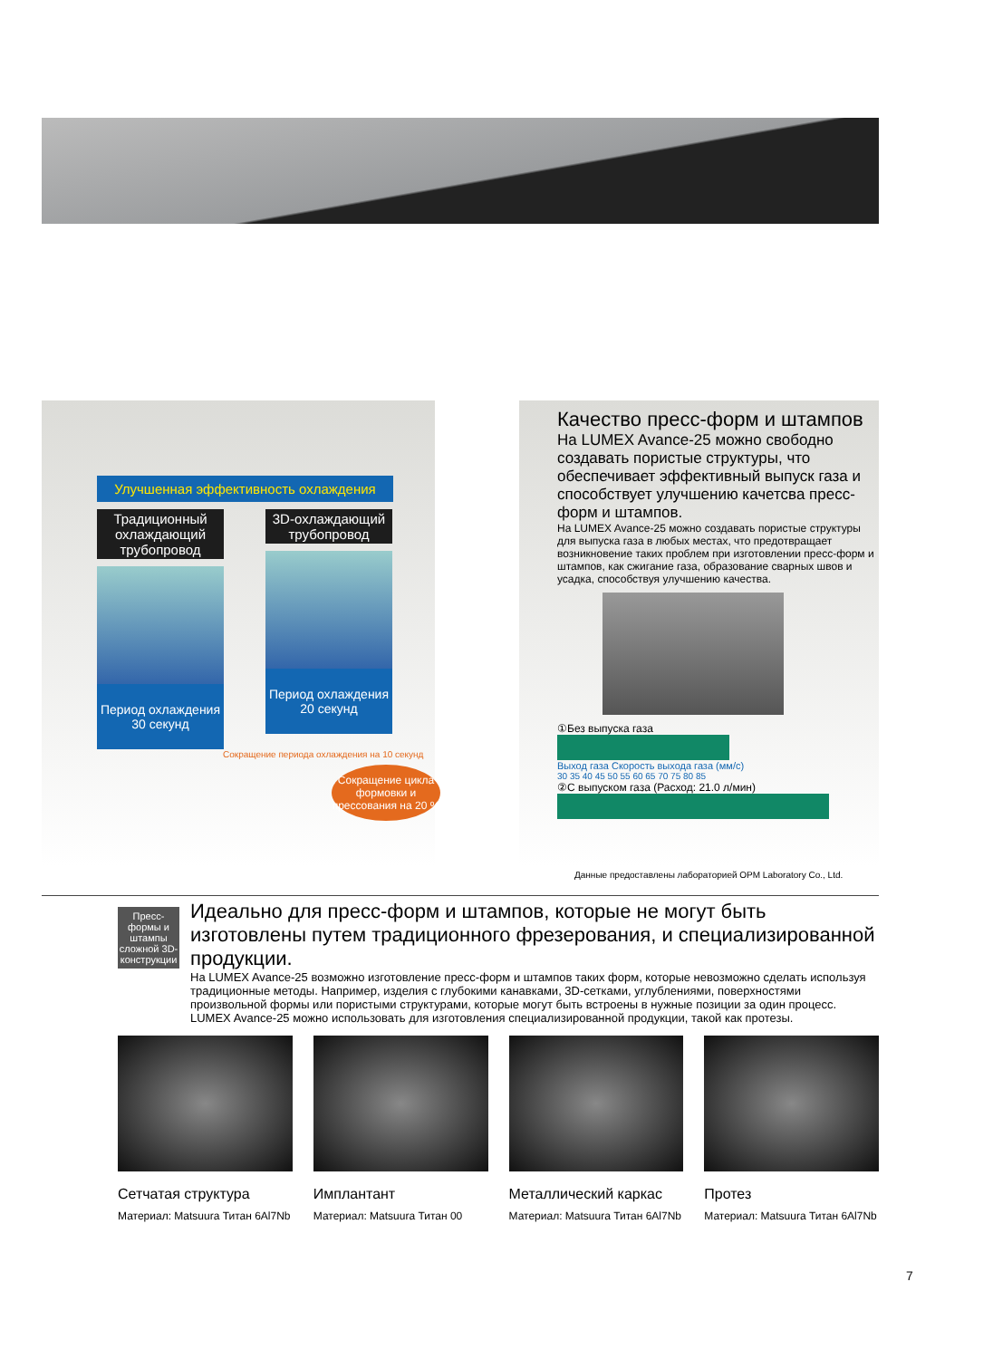Улучшенная эффективность охлаждения
Традиционный охлаждающий трубопровод
Период охлаждения 30 секунд
3D-охлаждающий трубопровод
Период охлаждения 20 секунд
Сокращение периода охлаждения на 10 секунд
Сокращение цикла формовки и прессования на 20 %
Качество пресс-форм и штампов
На LUMEX Avance-25 можно свободно создавать пористые структуры, что обеспечивает эффективный выпуск газа и способствует улучшению качетсва пресс-форм и штампов.
На LUMEX Avance-25 можно создавать пористые структуры для выпуска газа в любых местах, что предотвращает возникновение таких проблем при изготовлении пресс-форм и штампов, как сжигание газа, образование сварных швов и усадка, способствуя улучшению качества.
①Без выпуска газа
Выход газа Скорость выхода газа (мм/с)
30 35 40 45 50 55 60 65 70 75 80 85
②С выпуском газа (Расход: 21.0 л/мин)
Данные предоставлены лабораторией OPM Laboratory Co., Ltd.
Пресс-формы и штампы сложной 3D-конструкции
Идеально для пресс-форм и штампов, которые не могут быть изготовлены путем традиционного фрезерования, и специализированной продукции.
На LUMEX Avance-25 возможно изготовление пресс-форм и штампов таких форм, которые невозможно сделать используя традиционные методы. Например, изделия с глубокими канавками, 3D-сетками, углублениями, поверхностями произвольной формы или пористыми структурами, которые могут быть встроены в нужные позиции за один процесс. LUMEX Avance-25 можно использовать для изготовления специализированной продукции, такой как протезы.
Сетчатая структура
Материал: Matsuura Титан 6Al7Nb
Имплантант
Материал: Matsuura Титан 00
Металлический каркас
Материал: Matsuura Титан 6Al7Nb
Протез
Материал: Matsuura Титан 6Al7Nb
7